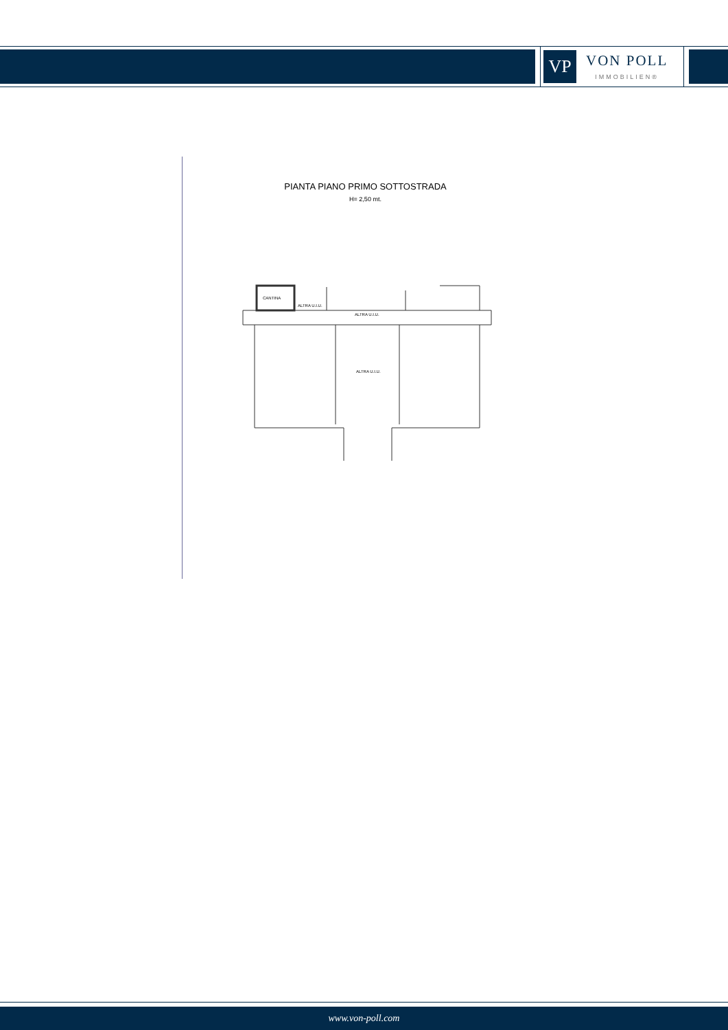VP
VON POLL
IMMOBILIEN®
PIANTA PIANO PRIMO SOTTOSTRADA
H= 2,50 mt.
CANTINA
ALTRA U.I.U.
ALTRA U.I.U.
ALTRA U.I.U.
www.von-poll.com